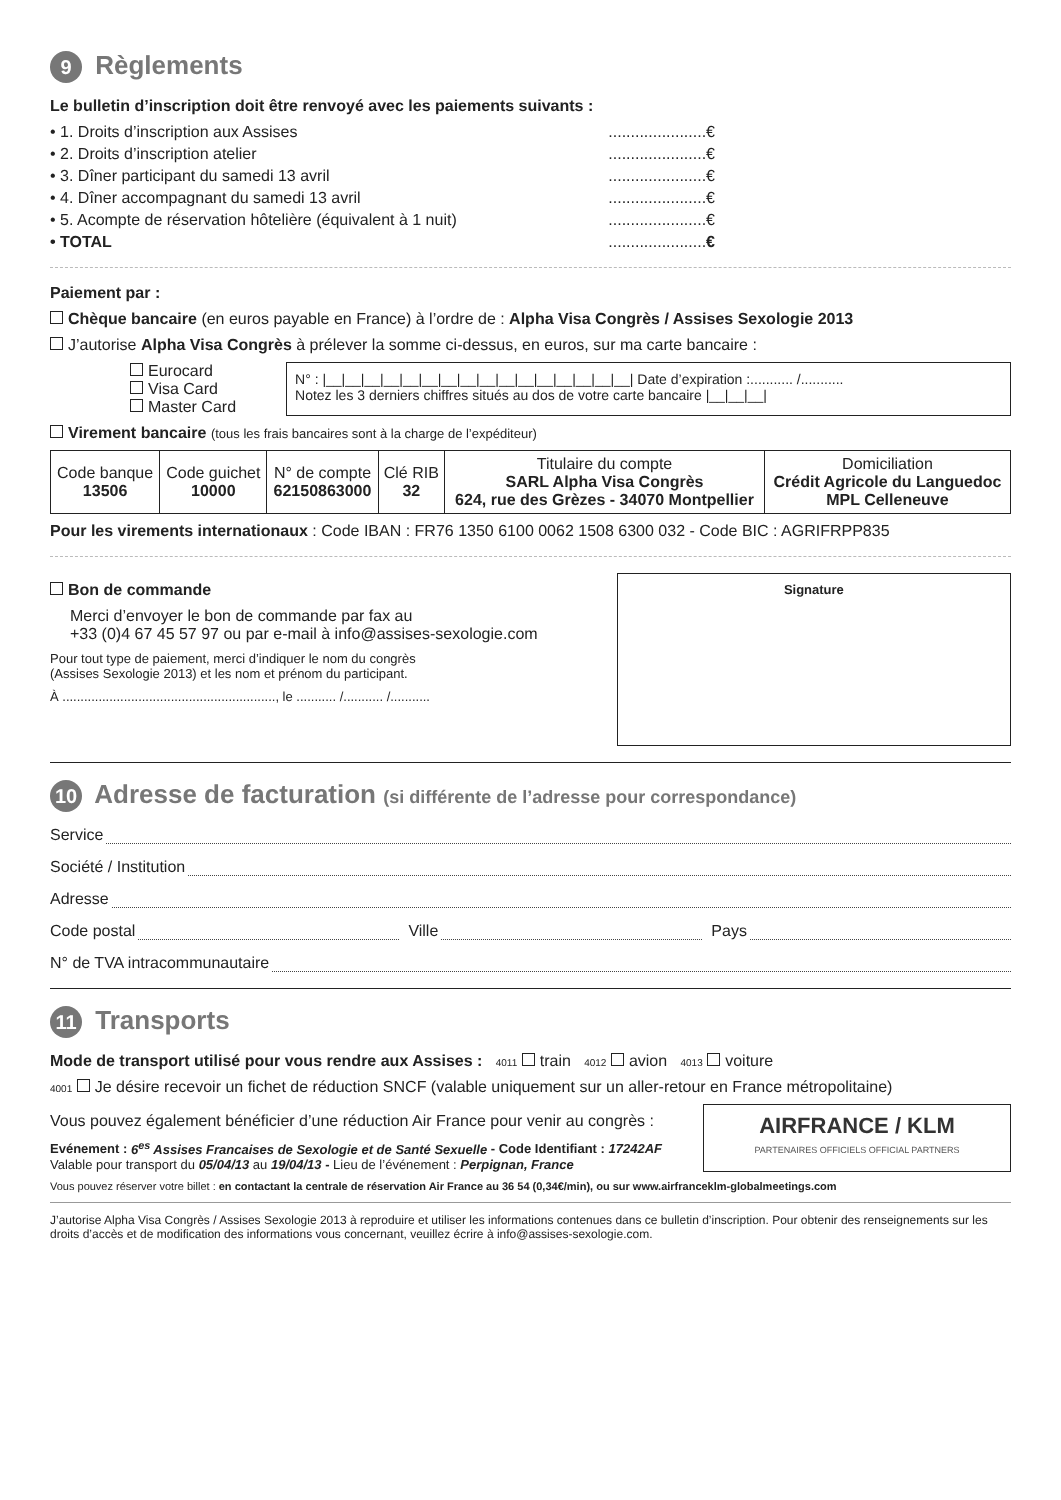9 Règlements
Le bulletin d’inscription doit être renvoyé avec les paiements suivants :
• 1. Droits d’inscription aux Assises......................€
• 2. Droits d’inscription atelier......................€
• 3. Dîner participant du samedi 13 avril......................€
• 4. Dîner accompagnant du samedi 13 avril......................€
• 5. Acompte de réservation hôtelière (équivalent à 1 nuit)......................€
• TOTAL......................€
Paiement par :
Chèque bancaire (en euros payable en France) à l’ordre de : Alpha Visa Congrès / Assises Sexologie 2013
J’autorise Alpha Visa Congrès à prélever la somme ci-dessus, en euros, sur ma carte bancaire :
Eurocard
Visa Card
Master Card
N° : |__|__|__|__|__|__|__|__|__|__|__|__|__|__|__|__| Date d’expiration :........... /...........
Notez les 3 derniers chiffres situés au dos de votre carte bancaire |__|__|__|
Virement bancaire (tous les frais bancaires sont à la charge de l’expéditeur)
| Code banque 13506 | Code guichet 10000 | N° de compte 62150863000 | Clé RIB 32 | Titulaire du compte SARL Alpha Visa Congrès 624, rue des Grèzes - 34070 Montpellier | Domiciliation Crédit Agricole du Languedoc MPL Celleneuve |
Pour les virements internationaux : Code IBAN : FR76 1350 6100 0062 1508 6300 032 - Code BIC : AGRIFRPP835
Bon de commande
Merci d’envoyer le bon de commande par fax au
+33 (0)4 67 45 57 97 ou par e-mail à info@assises-sexologie.com
Pour tout type de paiement, merci d’indiquer le nom du congrès
(Assises Sexologie 2013) et les nom et prénom du participant.
À ..........................................................., le ........... /........... /...........
Signature
10 Adresse de facturation (si différente de l’adresse pour correspondance)
Service
Société / Institution
Adresse
Code postal Ville Pays
N° de TVA intracommunautaire
11 Transports
Mode de transport utilisé pour vous rendre aux Assises : 4011 train 4012 avion 4013 voiture
4001 Je désire recevoir un fichet de réduction SNCF (valable uniquement sur un aller-retour en France métropolitaine)
Vous pouvez également bénéficier d’une réduction Air France pour venir au congrès :
Evénement : 6<sup>es</sup> Assises Francaises de Sexologie et de Santé Sexuelle - Code Identifiant : 17242AF
Valable pour transport du 05/04/13 au 19/04/13 - Lieu de l’événement : Perpignan, France
AIRFRANCE / KLM
PARTENAIRES OFFICIELS OFFICIAL PARTNERS
Vous pouvez réserver votre billet : en contactant la centrale de réservation Air France au 36 54 (0,34€/min), ou sur www.airfranceklm-globalmeetings.com
J’autorise Alpha Visa Congrès / Assises Sexologie 2013 à reproduire et utiliser les informations contenues dans ce bulletin d’inscription. Pour obtenir des renseignements sur les droits d’accès et de modification des informations vous concernant, veuillez écrire à info@assises-sexologie.com.